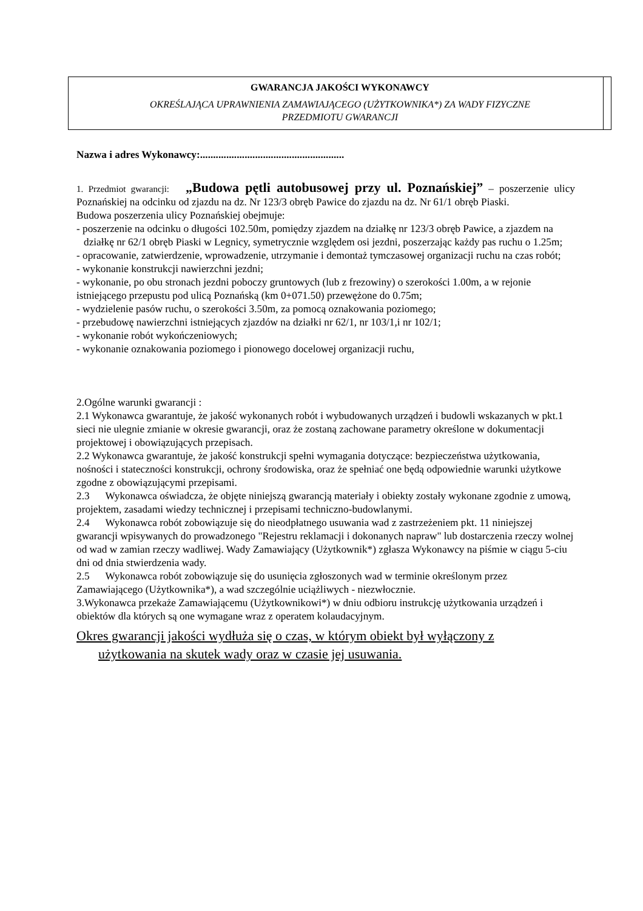GWARANCJA JAKOŚCI WYKONAWCY
OKREŚLAJĄCA UPRAWNIENIA ZAMAWIAJĄCEGO (UŻYTKOWNIKA*) ZA WADY FIZYCZNE
PRZEDMIOTU GWARANCJI
Nazwa i adres Wykonawcy:.......................................................
1. Przedmiot gwarancji: „Budowa pętli autobusowej przy ul. Poznańskiej” – poszerzenie ulicy Poznańskiej na odcinku od zjazdu na dz. Nr 123/3 obręb Pawice do zjazdu na dz. Nr 61/1 obręb Piaski.
Budowa poszerzenia ulicy Poznańskiej obejmuje:
- poszerzenie na odcinku o długości 102.50m, pomiędzy zjazdem na działkę nr 123/3 obręb Pawice, a zjazdem na działkę nr 62/1 obręb Piaski w Legnicy, symetrycznie względem osi jezdni, poszerzając każdy pas ruchu o 1.25m;
- opracowanie, zatwierdzenie, wprowadzenie, utrzymanie i demontaż tymczasowej organizacji ruchu na czas robót;
- wykonanie konstrukcji nawierzchni jezdni;
- wykonanie, po obu stronach jezdni poboczy gruntowych (lub z frezowiny) o szerokości 1.00m, a w rejonie istniejącego przepustu pod ulicą Poznańską (km 0+071.50) przewężone do 0.75m;
- wydzielenie pasów ruchu, o szerokości 3.50m, za pomocą oznakowania poziomego;
- przebudowę nawierzchni istniejących zjazdów na działki nr 62/1, nr 103/1,i nr 102/1;
- wykonanie robót wykończeniowych;
- wykonanie oznakowania poziomego i pionowego docelowej organizacji ruchu,
2.Ogólne warunki gwarancji :
2.1 Wykonawca gwarantuje, że jakość wykonanych robót i wybudowanych urządzeń i budowli wskazanych w pkt.1 sieci nie ulegnie zmianie w okresie gwarancji, oraz że zostaną zachowane parametry określone w dokumentacji projektowej i obowiązujących przepisach.
2.2 Wykonawca gwarantuje, że jakość konstrukcji spełni wymagania dotyczące: bezpieczeństwa użytkowania, nośności i stateczności konstrukcji, ochrony środowiska, oraz że spełniać one będą odpowiednie warunki użytkowe zgodne z obowiązującymi przepisami.
2.3 Wykonawca oświadcza, że objęte niniejszą gwarancją materiały i obiekty zostały wykonane zgodnie z umową, projektem, zasadami wiedzy technicznej i przepisami techniczno-budowlanymi.
2.4 Wykonawca robót zobowiązuje się do nieodpłatnego usuwania wad z zastrzeżeniem pkt. 11 niniejszej gwarancji wpisywanych do prowadzonego "Rejestru reklamacji i dokonanych napraw" lub dostarczenia rzeczy wolnej od wad w zamian rzeczy wadliwej. Wady Zamawiający (Użytkownik*) zgłasza Wykonawcy na piśmie w ciągu 5-ciu dni od dnia stwierdzenia wady.
2.5 Wykonawca robót zobowiązuje się do usunięcia zgłoszonych wad w terminie określonym przez Zamawiającego (Użytkownika*), a wad szczególnie uciążliwych - niezwłocznie.
3.Wykonawca przekaże Zamawiającemu (Użytkownikowi*) w dniu odbioru instrukcję użytkowania urządzeń i obiektów dla których są one wymagane wraz z operatem kolaudacyjnym.
Okres gwarancji jakości wydłuża się o czas, w którym obiekt był wyłączony z
użytkowania na skutek wady oraz w czasie jej usuwania.